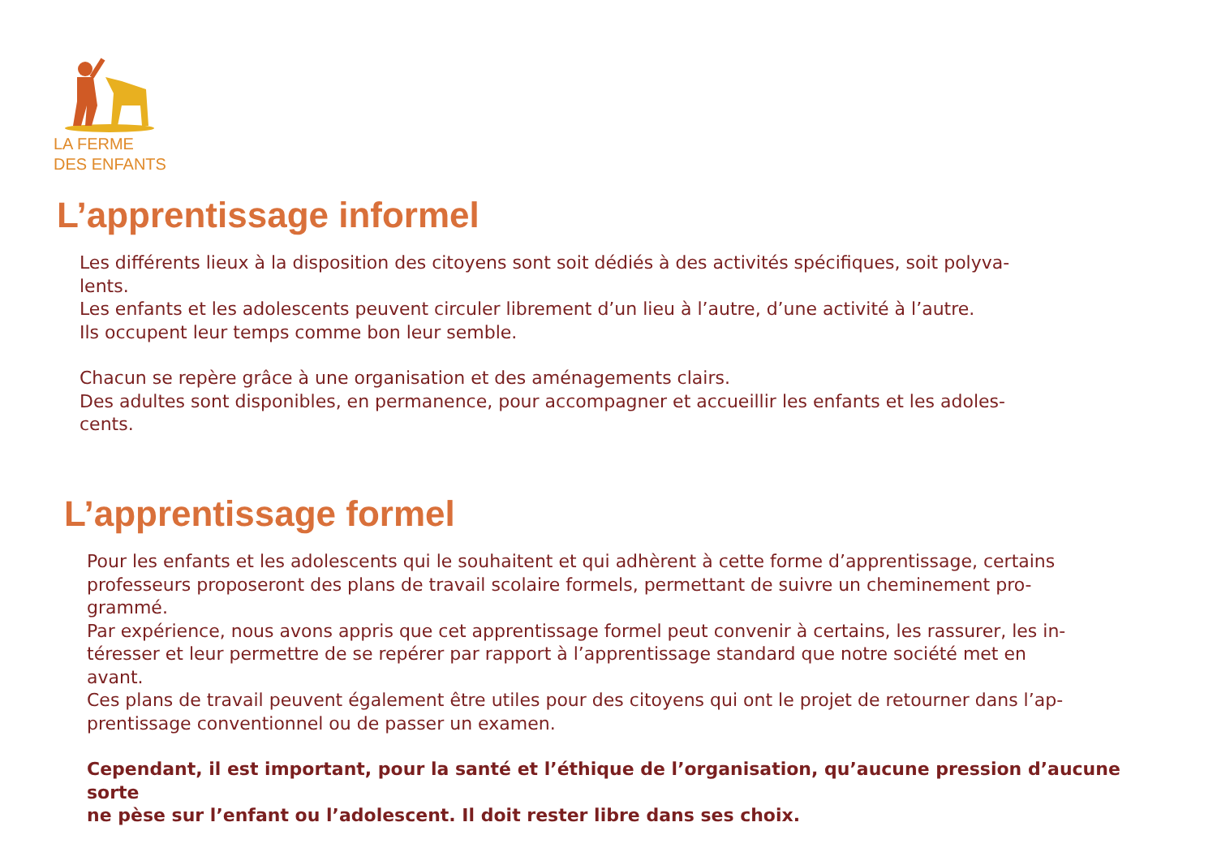LA FERME
DES ENFANTS
L’apprentissage informel
Les différents lieux à la disposition des citoyens sont soit dédiés à des activités spécifiques, soit polyva-
lents.
Les enfants et les adolescents peuvent circuler librement d’un lieu à l’autre, d’une activité à l’autre.
Ils occupent leur temps comme bon leur semble.
Chacun se repère grâce à une organisation et des aménagements clairs.
Des adultes sont disponibles, en permanence, pour accompagner et accueillir les enfants et les adoles-
cents.
L’apprentissage formel
Pour les enfants et les adolescents qui le souhaitent et qui adhèrent à cette forme d’apprentissage, certains
professeurs proposeront des plans de travail scolaire formels, permettant de suivre un cheminement pro-
grammé.
Par expérience, nous avons appris que cet apprentissage formel peut convenir à certains, les rassurer, les in-
téresser et leur permettre de se repérer par rapport à l’apprentissage standard que notre société met en
avant.
Ces plans de travail peuvent également être utiles pour des citoyens qui ont le projet de retourner dans l’ap-
prentissage conventionnel ou de passer un examen.
Cependant, il est important, pour la santé et l’éthique de l’organisation, qu’aucune pression d’aucune sorte
ne pèse sur l’enfant ou l’adolescent. Il doit rester libre dans ses choix.